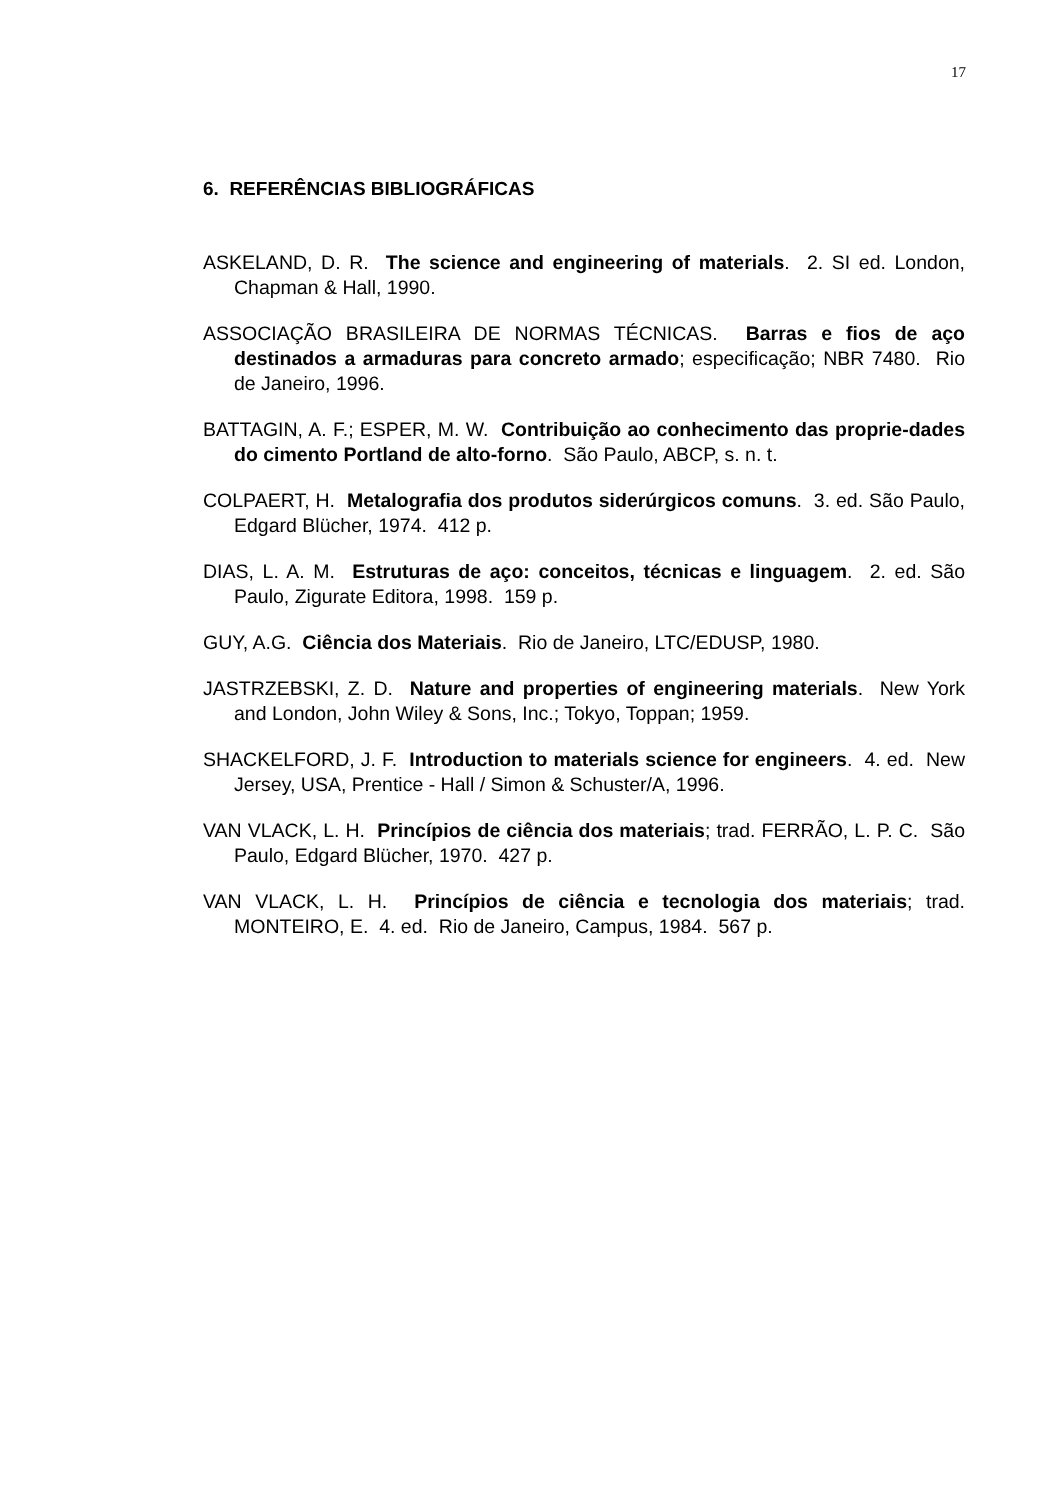17
6. REFERÊNCIAS BIBLIOGRÁFICAS
ASKELAND, D. R. The science and engineering of materials. 2. SI ed. London, Chapman & Hall, 1990.
ASSOCIAÇÃO BRASILEIRA DE NORMAS TÉCNICAS. Barras e fios de aço destinados a armaduras para concreto armado; especificação; NBR 7480. Rio de Janeiro, 1996.
BATTAGIN, A. F.; ESPER, M. W. Contribuição ao conhecimento das proprie-dades do cimento Portland de alto-forno. São Paulo, ABCP, s. n. t.
COLPAERT, H. Metalografia dos produtos siderúrgicos comuns. 3. ed. São Paulo, Edgard Blücher, 1974. 412 p.
DIAS, L. A. M. Estruturas de aço: conceitos, técnicas e linguagem. 2. ed. São Paulo, Zigurate Editora, 1998. 159 p.
GUY, A.G. Ciência dos Materiais. Rio de Janeiro, LTC/EDUSP, 1980.
JASTRZEBSKI, Z. D. Nature and properties of engineering materials. New York and London, John Wiley & Sons, Inc.; Tokyo, Toppan; 1959.
SHACKELFORD, J. F. Introduction to materials science for engineers. 4. ed. New Jersey, USA, Prentice - Hall / Simon & Schuster/A, 1996.
VAN VLACK, L. H. Princípios de ciência dos materiais; trad. FERRÃO, L. P. C. São Paulo, Edgard Blücher, 1970. 427 p.
VAN VLACK, L. H. Princípios de ciência e tecnologia dos materiais; trad. MONTEIRO, E. 4. ed. Rio de Janeiro, Campus, 1984. 567 p.